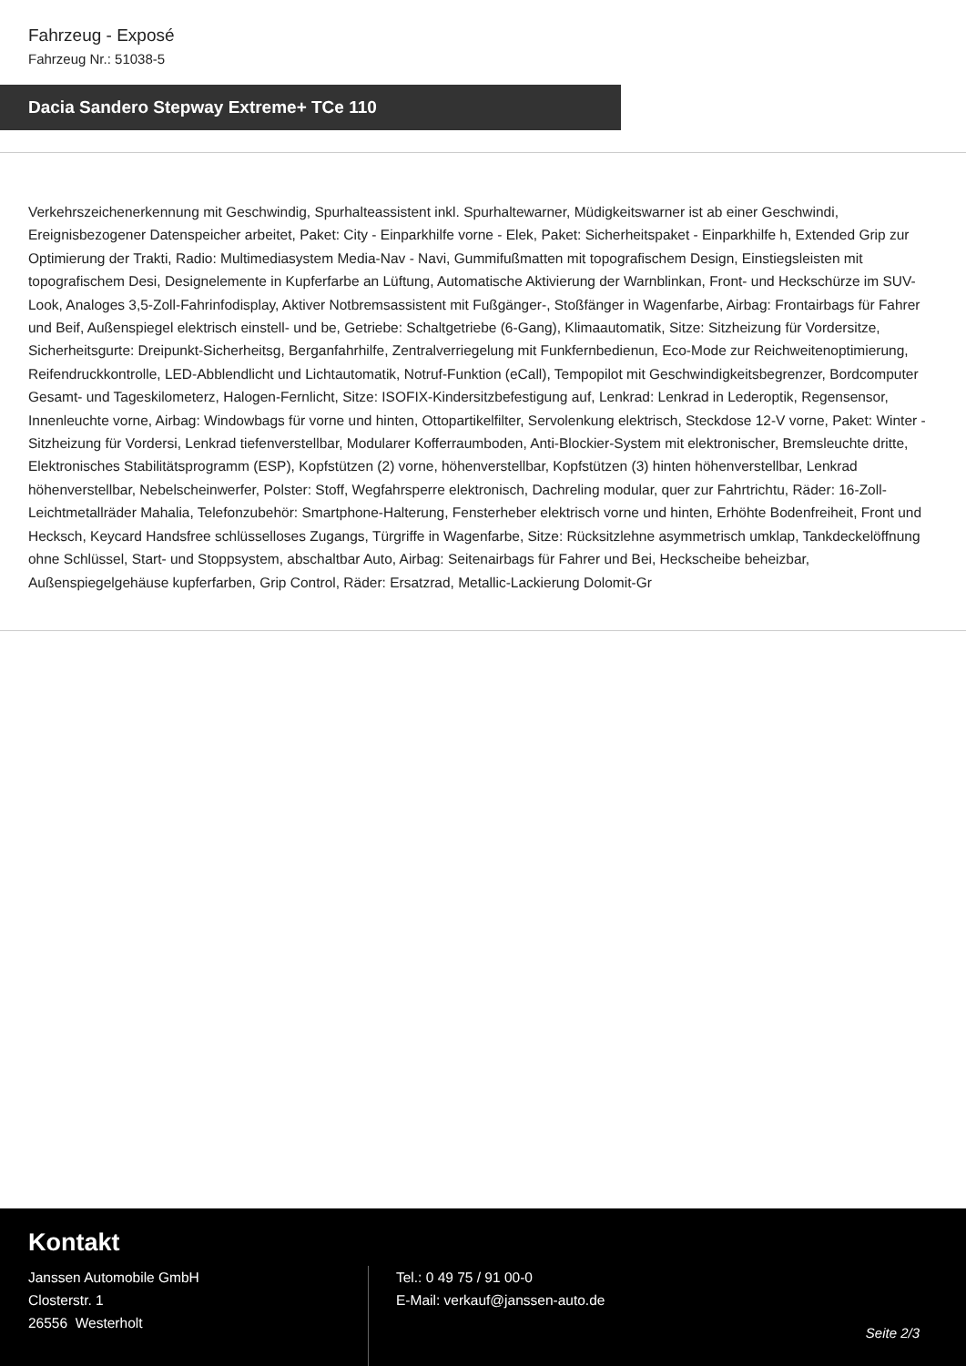Fahrzeug - Exposé
Fahrzeug Nr.: 51038-5
Dacia Sandero Stepway Extreme+ TCe 110
Verkehrszeichenerkennung mit Geschwindig, Spurhalteassistent inkl. Spurhaltewarner, Müdigkeitswarner ist ab einer Geschwindi, Ereignisbezogener Datenspeicher arbeitet, Paket: City - Einparkhilfe vorne - Elek, Paket: Sicherheitspaket - Einparkhilfe h, Extended Grip zur Optimierung der Trakti, Radio: Multimediasystem Media-Nav - Navi, Gummifußmatten mit topografischem Design, Einstiegsleisten mit topografischem Desi, Designelemente in Kupferfarbe an Lüftung, Automatische Aktivierung der Warnblinkan, Front- und Heckschürze im SUV-Look, Analoges 3,5-Zoll-Fahrinfodisplay, Aktiver Notbremsassistent mit Fußgänger-, Stoßfänger in Wagenfarbe, Airbag: Frontairbags für Fahrer und Beif, Außenspiegel elektrisch einstell- und be, Getriebe: Schaltgetriebe (6-Gang), Klimaautomatik, Sitze: Sitzheizung für Vordersitze, Sicherheitsgurte: Dreipunkt-Sicherheitsg, Berganfahrhilfe, Zentralverriegelung mit Funkfernbedienun, Eco-Mode zur Reichweitenoptimierung, Reifendruckkontrolle, LED-Abblendlicht und Lichtautomatik, Notruf-Funktion (eCall), Tempopilot mit Geschwindigkeitsbegrenzer, Bordcomputer Gesamt- und Tageskilometerz, Halogen-Fernlicht, Sitze: ISOFIX-Kindersitzbefestigung auf, Lenkrad: Lenkrad in Lederoptik, Regensensor, Innenleuchte vorne, Airbag: Windowbags für vorne und hinten, Ottopartikelfilter, Servolenkung elektrisch, Steckdose 12-V vorne, Paket: Winter - Sitzheizung für Vordersi, Lenkrad tiefenverstellbar, Modularer Kofferraumboden, Anti-Blockier-System mit elektronischer, Bremsleuchte dritte, Elektronisches Stabilitätsprogramm (ESP), Kopfstützen (2) vorne, höhenverstellbar, Kopfstützen (3) hinten höhenverstellbar, Lenkrad höhenverstellbar, Nebelscheinwerfer, Polster: Stoff, Wegfahrsperre elektronisch, Dachreling modular, quer zur Fahrtrichtu, Räder: 16-Zoll-Leichtmetallräder Mahalia, Telefonzubehör: Smartphone-Halterung, Fensterheber elektrisch vorne und hinten, Erhöhte Bodenfreiheit, Front und Hecksch, Keycard Handsfree schlüsselloses Zugangs, Türgriffe in Wagenfarbe, Sitze: Rücksitzlehne asymmetrisch umklap, Tankdeckelöffnung ohne Schlüssel, Start- und Stoppsystem, abschaltbar Auto, Airbag: Seitenairbags für Fahrer und Bei, Heckscheibe beheizbar, Außenspiegelgehäuse kupferfarben, Grip Control, Räder: Ersatzrad, Metallic-Lackierung Dolomit-Gr
Kontakt
Janssen Automobile GmbH
Closterstr. 1
26556 Westerholt
Tel.: 0 49 75 / 91 00-0
E-Mail: verkauf@janssen-auto.de
Seite 2/3